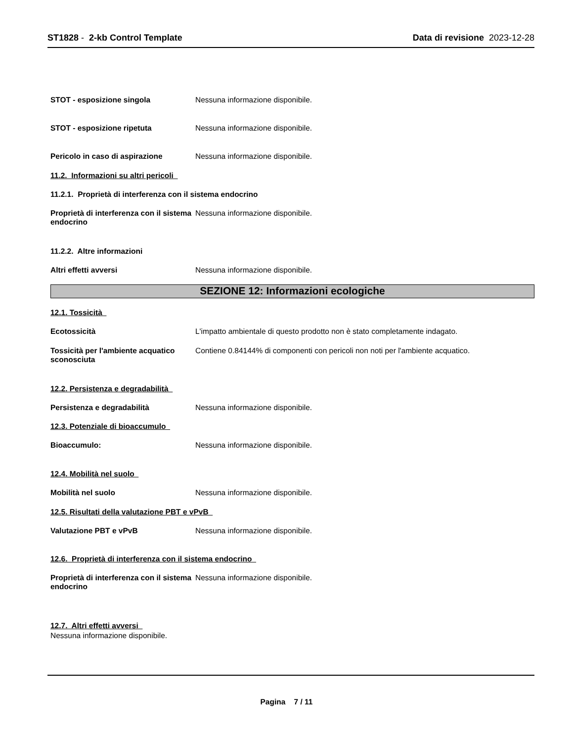ST1828 - 2-kb Control Template
Data di revisione 2023-12-28
STOT - esposizione singola Nessuna informazione disponibile.
STOT - esposizione ripetuta Nessuna informazione disponibile.
Pericolo in caso di aspirazione Nessuna informazione disponibile.
11.2. Informazioni su altri pericoli
11.2.1. Proprietà di interferenza con il sistema endocrino
Proprietà di interferenza con il sistema endocrino
Nessuna informazione disponibile.
11.2.2. Altre informazioni
Altri effetti avversi Nessuna informazione disponibile.
SEZIONE 12: Informazioni ecologiche
12.1. Tossicità
Ecotossicità L'impatto ambientale di questo prodotto non è stato completamente indagato.
Tossicità per l'ambiente acquatico sconosciuta
Contiene 0.84144% di componenti con pericoli non noti per l'ambiente acquatico.
12.2. Persistenza e degradabilità
Persistenza e degradabilità Nessuna informazione disponibile.
12.3. Potenziale di bioaccumulo
Bioaccumulo: Nessuna informazione disponibile.
12.4. Mobilità nel suolo
Mobilità nel suolo Nessuna informazione disponibile.
12.5. Risultati della valutazione PBT e vPvB
Valutazione PBT e vPvB Nessuna informazione disponibile.
12.6. Proprietà di interferenza con il sistema endocrino
Proprietà di interferenza con il sistema endocrino
Nessuna informazione disponibile.
12.7. Altri effetti avversi
Nessuna informazione disponibile.
Pagina 7 / 11